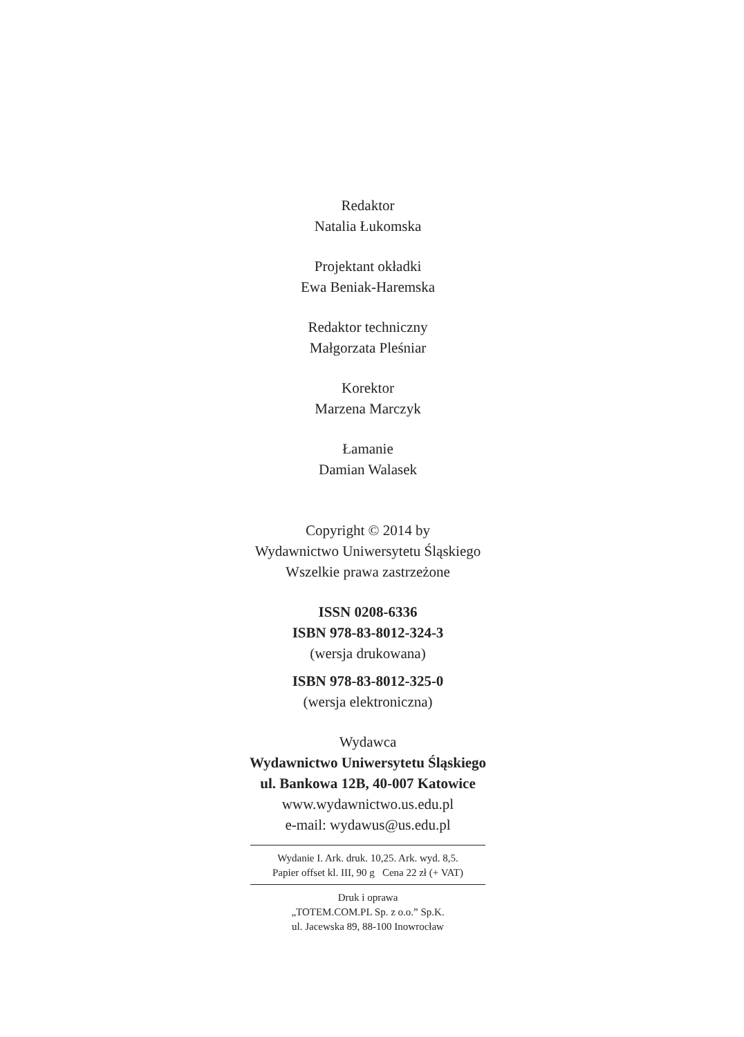Redaktor
Natalia Łukomska
Projektant okładki
Ewa Beniak-Haremska
Redaktor techniczny
Małgorzata Pleśniar
Korektor
Marzena Marczyk
Łamanie
Damian Walasek
Copyright © 2014 by
Wydawnictwo Uniwersytetu Śląskiego
Wszelkie prawa zastrzeżone
ISSN 0208-6336
ISBN 978-83-8012-324-3
(wersja drukowana)
ISBN 978-83-8012-325-0
(wersja elektroniczna)
Wydawca
Wydawnictwo Uniwersytetu Śląskiego
ul. Bankowa 12B, 40-007 Katowice
www.wydawnictwo.us.edu.pl
e-mail: wydawus@us.edu.pl
Wydanie I. Ark. druk. 10,25. Ark. wyd. 8,5.
Papier offset kl. III, 90 g Cena 22 zł (+ VAT)
Druk i oprawa
„TOTEM.COM.PL Sp. z o.o.” Sp.K.
ul. Jacewska 89, 88-100 Inowrocław